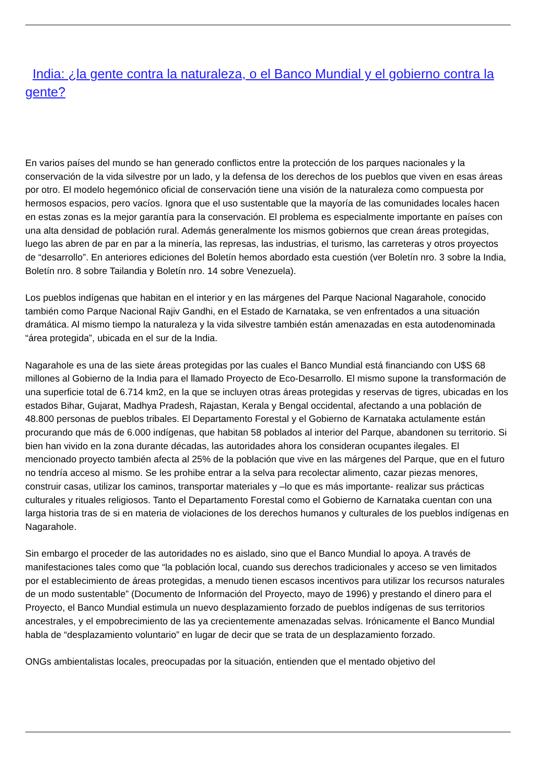India: ¿la gente contra la naturaleza, o el Banco Mundial y el gobierno contra la gente?
En varios países del mundo se han generado conflictos entre la protección de los parques nacionales y la conservación de la vida silvestre por un lado, y la defensa de los derechos de los pueblos que viven en esas áreas por otro. El modelo hegemónico oficial de conservación tiene una visión de la naturaleza como compuesta por hermosos espacios, pero vacíos. Ignora que el uso sustentable que la mayoría de las comunidades locales hacen en estas zonas es la mejor garantía para la conservación. El problema es especialmente importante en países con una alta densidad de población rural. Además generalmente los mismos gobiernos que crean áreas protegidas, luego las abren de par en par a la minería, las represas, las industrias, el turismo, las carreteras y otros proyectos de “desarrollo”. En anteriores ediciones del Boletín hemos abordado esta cuestión (ver Boletín nro. 3 sobre la India, Boletín nro. 8 sobre Tailandia y Boletín nro. 14 sobre Venezuela).
Los pueblos indígenas que habitan en el interior y en las márgenes del Parque Nacional Nagarahole, conocido también como Parque Nacional Rajiv Gandhi, en el Estado de Karnataka, se ven enfrentados a una situación dramática. Al mismo tiempo la naturaleza y la vida silvestre también están amenazadas en esta autodenominada “área protegida”, ubicada en el sur de la India.
Nagarahole es una de las siete áreas protegidas por las cuales el Banco Mundial está financiando con U$S 68 millones al Gobierno de la India para el llamado Proyecto de Eco-Desarrollo. El mismo supone la transformación de una superficie total de 6.714 km2, en la que se incluyen otras áreas protegidas y reservas de tigres, ubicadas en los estados Bihar, Gujarat, Madhya Pradesh, Rajastan, Kerala y Bengal occidental, afectando a una población de 48.800 personas de pueblos tribales. El Departamento Forestal y el Gobierno de Karnataka actulamente están procurando que más de 6.000 indígenas, que habitan 58 poblados al interior del Parque, abandonen su territorio. Si bien han vivido en la zona durante décadas, las autoridades ahora los consideran ocupantes ilegales. El mencionado proyecto también afecta al 25% de la población que vive en las márgenes del Parque, que en el futuro no tendría acceso al mismo. Se les prohibe entrar a la selva para recolectar alimento, cazar piezas menores, construir casas, utilizar los caminos, transportar materiales y –lo que es más importante- realizar sus prácticas culturales y rituales religiosos. Tanto el Departamento Forestal como el Gobierno de Karnataka cuentan con una larga historia tras de si en materia de violaciones de los derechos humanos y culturales de los pueblos indígenas en Nagarahole.
Sin embargo el proceder de las autoridades no es aislado, sino que el Banco Mundial lo apoya. A través de manifestaciones tales como que “la población local, cuando sus derechos tradicionales y acceso se ven limitados por el establecimiento de áreas protegidas, a menudo tienen escasos incentivos para utilizar los recursos naturales de un modo sustentable” (Documento de Información del Proyecto, mayo de 1996) y prestando el dinero para el Proyecto, el Banco Mundial estimula un nuevo desplazamiento forzado de pueblos indígenas de sus territorios ancestrales, y el empobrecimiento de las ya crecientemente amenazadas selvas. Irónicamente el Banco Mundial habla de “desplazamiento voluntario” en lugar de decir que se trata de un desplazamiento forzado.
ONGs ambientalistas locales, preocupadas por la situación, entienden que el mentado objetivo del